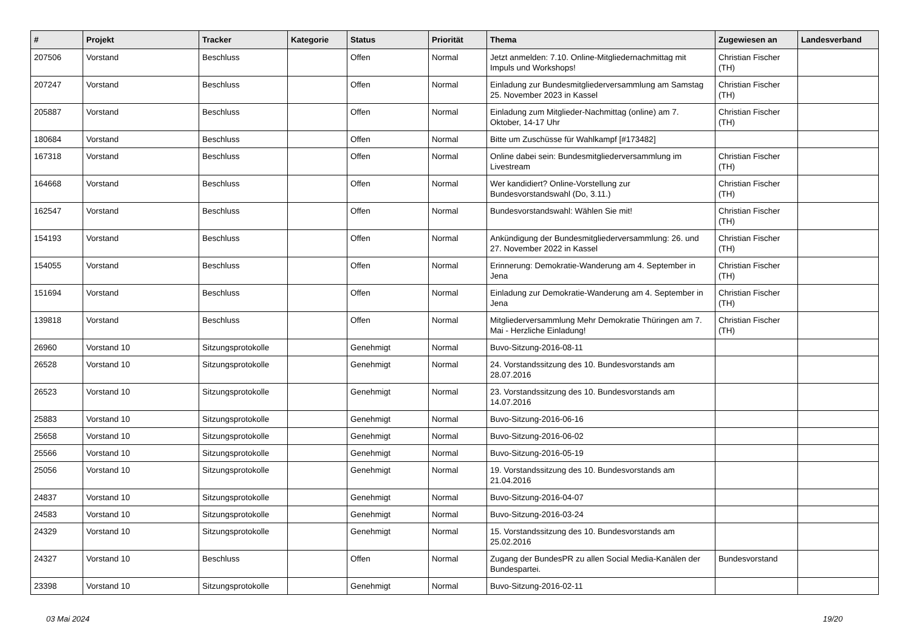| # | Projekt | Tracker | Kategorie | Status | Priorität | Thema | Zugewiesen an | Landesverband |
| --- | --- | --- | --- | --- | --- | --- | --- | --- |
| 207506 | Vorstand | Beschluss | | Offen | Normal | Jetzt anmelden: 7.10. Online-Mitgliedernachmittag mit Impuls und Workshops! | Christian Fischer (TH) | |
| 207247 | Vorstand | Beschluss | | Offen | Normal | Einladung zur Bundesmitgliederversammlung am Samstag 25. November 2023 in Kassel | Christian Fischer (TH) | |
| 205887 | Vorstand | Beschluss | | Offen | Normal | Einladung zum Mitglieder-Nachmittag (online) am 7. Oktober, 14-17 Uhr | Christian Fischer (TH) | |
| 180684 | Vorstand | Beschluss | | Offen | Normal | Bitte um Zuschüsse für Wahlkampf [#173482] | | |
| 167318 | Vorstand | Beschluss | | Offen | Normal | Online dabei sein: Bundesmitgliederversammlung im Livestream | Christian Fischer (TH) | |
| 164668 | Vorstand | Beschluss | | Offen | Normal | Wer kandidiert? Online-Vorstellung zur Bundesvorstandswahl (Do, 3.11.) | Christian Fischer (TH) | |
| 162547 | Vorstand | Beschluss | | Offen | Normal | Bundesvorstandswahl: Wählen Sie mit! | Christian Fischer (TH) | |
| 154193 | Vorstand | Beschluss | | Offen | Normal | Ankündigung der Bundesmitgliederversammlung: 26. und 27. November 2022 in Kassel | Christian Fischer (TH) | |
| 154055 | Vorstand | Beschluss | | Offen | Normal | Erinnerung: Demokratie-Wanderung am 4. September in Jena | Christian Fischer (TH) | |
| 151694 | Vorstand | Beschluss | | Offen | Normal | Einladung zur Demokratie-Wanderung am 4. September in Jena | Christian Fischer (TH) | |
| 139818 | Vorstand | Beschluss | | Offen | Normal | Mitgliederversammlung Mehr Demokratie Thüringen am 7. Mai - Herzliche Einladung! | Christian Fischer (TH) | |
| 26960 | Vorstand 10 | Sitzungsprotokolle | | Genehmigt | Normal | Buvo-Sitzung-2016-08-11 | | |
| 26528 | Vorstand 10 | Sitzungsprotokolle | | Genehmigt | Normal | 24. Vorstandssitzung des 10. Bundesvorstands am 28.07.2016 | | |
| 26523 | Vorstand 10 | Sitzungsprotokolle | | Genehmigt | Normal | 23. Vorstandssitzung des 10. Bundesvorstands am 14.07.2016 | | |
| 25883 | Vorstand 10 | Sitzungsprotokolle | | Genehmigt | Normal | Buvo-Sitzung-2016-06-16 | | |
| 25658 | Vorstand 10 | Sitzungsprotokolle | | Genehmigt | Normal | Buvo-Sitzung-2016-06-02 | | |
| 25566 | Vorstand 10 | Sitzungsprotokolle | | Genehmigt | Normal | Buvo-Sitzung-2016-05-19 | | |
| 25056 | Vorstand 10 | Sitzungsprotokolle | | Genehmigt | Normal | 19. Vorstandssitzung des 10. Bundesvorstands am 21.04.2016 | | |
| 24837 | Vorstand 10 | Sitzungsprotokolle | | Genehmigt | Normal | Buvo-Sitzung-2016-04-07 | | |
| 24583 | Vorstand 10 | Sitzungsprotokolle | | Genehmigt | Normal | Buvo-Sitzung-2016-03-24 | | |
| 24329 | Vorstand 10 | Sitzungsprotokolle | | Genehmigt | Normal | 15. Vorstandssitzung des 10. Bundesvorstands am 25.02.2016 | | |
| 24327 | Vorstand 10 | Beschluss | | Offen | Normal | Zugang der BundesPR zu allen Social Media-Kanälen der Bundespartei. | Bundesvorstand | |
| 23398 | Vorstand 10 | Sitzungsprotokolle | | Genehmigt | Normal | Buvo-Sitzung-2016-02-11 | | |
03 Mai 2024 19/20